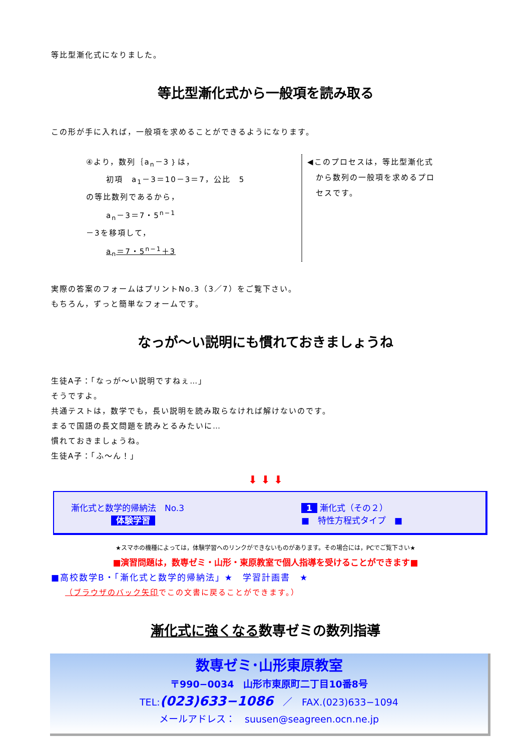等比型漸化式になりました。
等比型漸化式から一般項を読み取る
この形が手に入れば，一般項を求めることができるようになります。
④より，数列｛a<sub>n</sub>－3｝は，
初項　a<sub>1</sub>－3＝10－3＝7，公比　5
の等比数列であるから，
a<sub>n</sub>－3＝7・5<sup>n−1</sup>
－3を移項して，
a<sub>n</sub>＝7・5<sup>n−1</sup>＋3
◀このプロセスは，等比型漸化式
　から数列の一般項を求めるプロ
　セスです。
実際の答案のフォームはプリントNo.3（3／7）をご覧下さい。
もちろん，ずっと簡単なフォームです。
なっが～い説明にも慣れておきましょうね
生徒A子：「なっが～い説明ですねぇ…」
そうですよ。
共通テストは，数学でも，長い説明を読み取らなければ解けないのです。
まるで国語の長文問題を読みとるみたいに…
慣れておきましょうね。
生徒A子：「ふ～ん！」
⬇ ⬇ ⬇
漸化式と数学的帰納法　No.3
体験学習
1 漸化式（その２）
■　特性方程式タイプ　■
★スマホの機種によっては，体験学習へのリンクができないものがあります。その場合には，PCでご覧下さい★
■演習問題は，数専ゼミ・山形・東原教室で個人指導を受けることができます■
■高校数学B・「漸化式と数学的帰納法」★　学習計画書　★
（ブラウザのバック矢印でこの文書に戻ることができます。）
漸化式に強くなる数専ゼミの数列指導
数専ゼミ･山形東原教室
〒990−0034　山形市東原町二丁目10番8号
TEL:(023)633−1086　／　FAX.(023)633−1094
メールアドレス：　suusen@seagreen.ocn.ne.jp